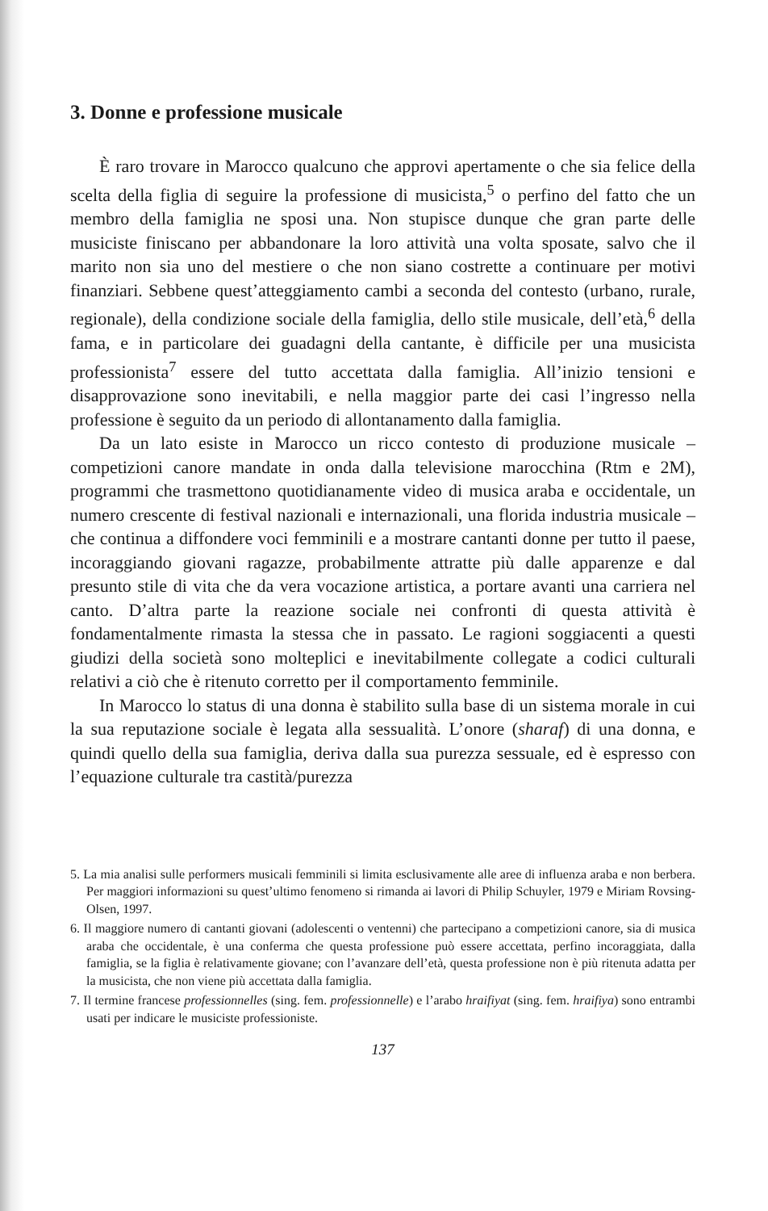3. Donne e professione musicale
È raro trovare in Marocco qualcuno che approvi apertamente o che sia felice della scelta della figlia di seguire la professione di musicista,<sup>5</sup> o perfino del fatto che un membro della famiglia ne sposi una. Non stupisce dunque che gran parte delle musiciste finiscano per abbandonare la loro attività una volta sposate, salvo che il marito non sia uno del mestiere o che non siano costrette a continuare per motivi finanziari. Sebbene quest’atteggiamento cambi a seconda del contesto (urbano, rurale, regionale), della condizione sociale della famiglia, dello stile musicale, dell’età,<sup>6</sup> della fama, e in particolare dei guadagni della cantante, è difficile per una musicista professionista<sup>7</sup> essere del tutto accettata dalla famiglia. All’inizio tensioni e disapprovazione sono inevitabili, e nella maggior parte dei casi l’ingresso nella professione è seguito da un periodo di allontanamento dalla famiglia.
Da un lato esiste in Marocco un ricco contesto di produzione musicale – competizioni canore mandate in onda dalla televisione marocchina (Rtm e 2M), programmi che trasmettono quotidianamente video di musica araba e occidentale, un numero crescente di festival nazionali e internazionali, una florida industria musicale – che continua a diffondere voci femminili e a mostrare cantanti donne per tutto il paese, incoraggiando giovani ragazze, probabilmente attratte più dalle apparenze e dal presunto stile di vita che da vera vocazione artistica, a portare avanti una carriera nel canto. D’altra parte la reazione sociale nei confronti di questa attività è fondamentalmente rimasta la stessa che in passato. Le ragioni soggiacenti a questi giudizi della società sono molteplici e inevitabilmente collegate a codici culturali relativi a ciò che è ritenuto corretto per il comportamento femminile.
In Marocco lo status di una donna è stabilito sulla base di un sistema morale in cui la sua reputazione sociale è legata alla sessualità. L’onore (sharaf) di una donna, e quindi quello della sua famiglia, deriva dalla sua purezza sessuale, ed è espresso con l’equazione culturale tra castità/purezza
5. La mia analisi sulle performers musicali femminili si limita esclusivamente alle aree di influenza araba e non berbera. Per maggiori informazioni su quest’ultimo fenomeno si rimanda ai lavori di Philip Schuyler, 1979 e Miriam Rovsing-Olsen, 1997.
6. Il maggiore numero di cantanti giovani (adolescenti o ventenni) che partecipano a competizioni canore, sia di musica araba che occidentale, è una conferma che questa professione può essere accettata, perfino incoraggiata, dalla famiglia, se la figlia è relativamente giovane; con l’avanzare dell’età, questa professione non è più ritenuta adatta per la musicista, che non viene più accettata dalla famiglia.
7. Il termine francese professionnelles (sing. fem. professionnelle) e l’arabo hraifiyat (sing. fem. hraifiya) sono entrambi usati per indicare le musiciste professioniste.
137